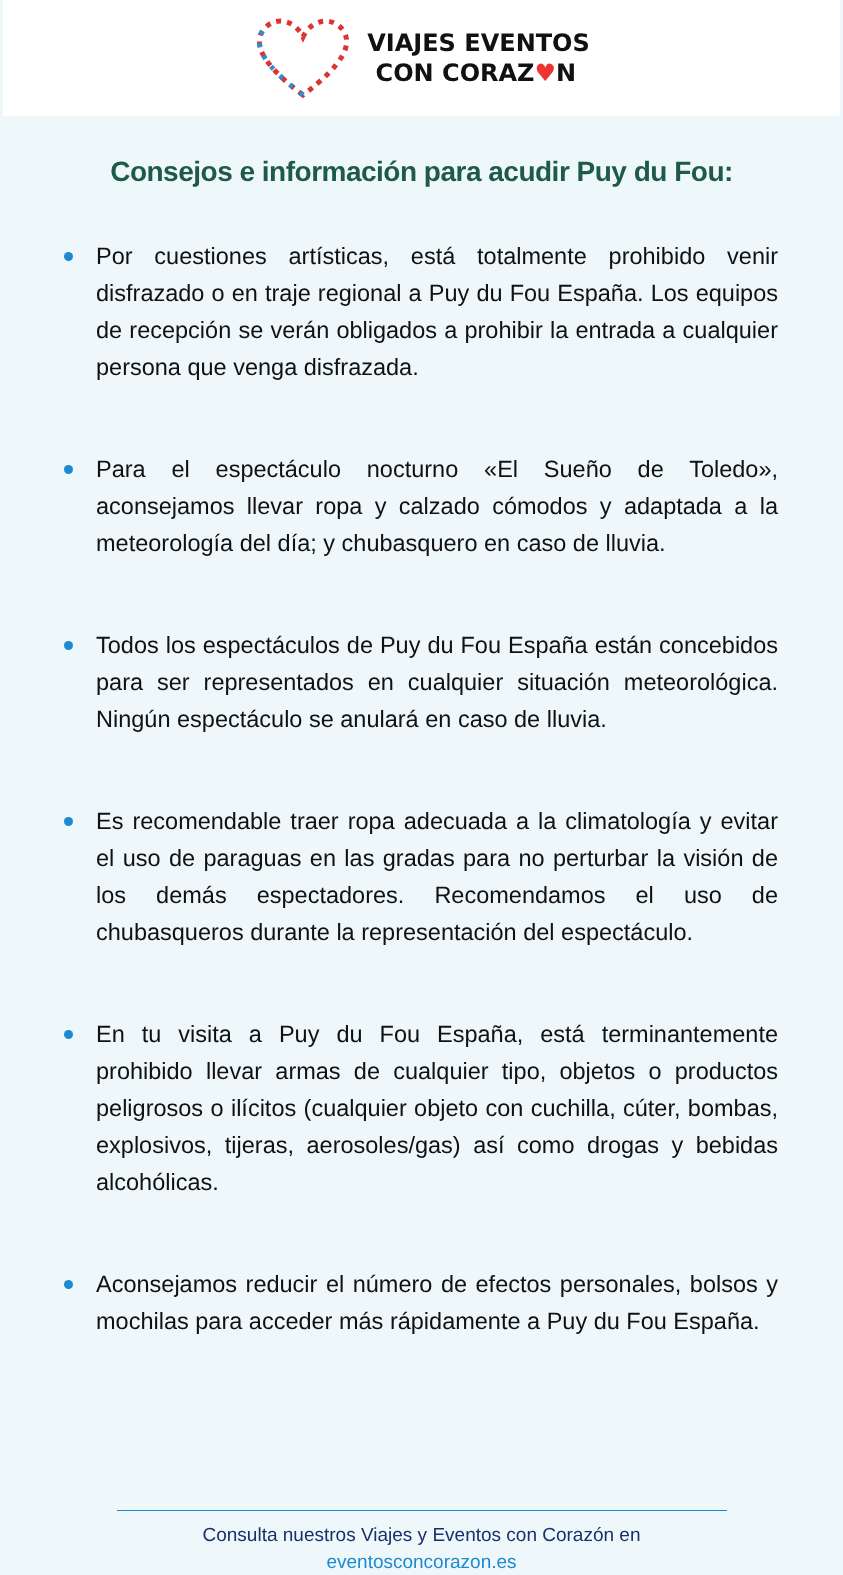VIAJES EVENTOS
CON CORAZ♥N
Consejos e información para acudir Puy du Fou:
Por cuestiones artísticas, está totalmente prohibido venir disfrazado o en traje regional a Puy du Fou España. Los equipos de recepción se verán obligados a prohibir la entrada a cualquier persona que venga disfrazada.
Para el espectáculo nocturno «El Sueño de Toledo», aconsejamos llevar ropa y calzado cómodos y adaptada a la meteorología del día; y chubasquero en caso de lluvia.
Todos los espectáculos de Puy du Fou España están concebidos para ser representados en cualquier situación meteorológica. Ningún espectáculo se anulará en caso de lluvia.
Es recomendable traer ropa adecuada a la climatología y evitar el uso de paraguas en las gradas para no perturbar la visión de los demás espectadores. Recomendamos el uso de chubasqueros durante la representación del espectáculo.
En tu visita a Puy du Fou España, está terminantemente prohibido llevar armas de cualquier tipo, objetos o productos peligrosos o ilícitos (cualquier objeto con cuchilla, cúter, bombas, explosivos, tijeras, aerosoles/gas) así como drogas y bebidas alcohólicas.
Aconsejamos reducir el número de efectos personales, bolsos y mochilas para acceder más rápidamente a Puy du Fou España.
Consulta nuestros Viajes y Eventos con Corazón en
eventosconcorazon.es